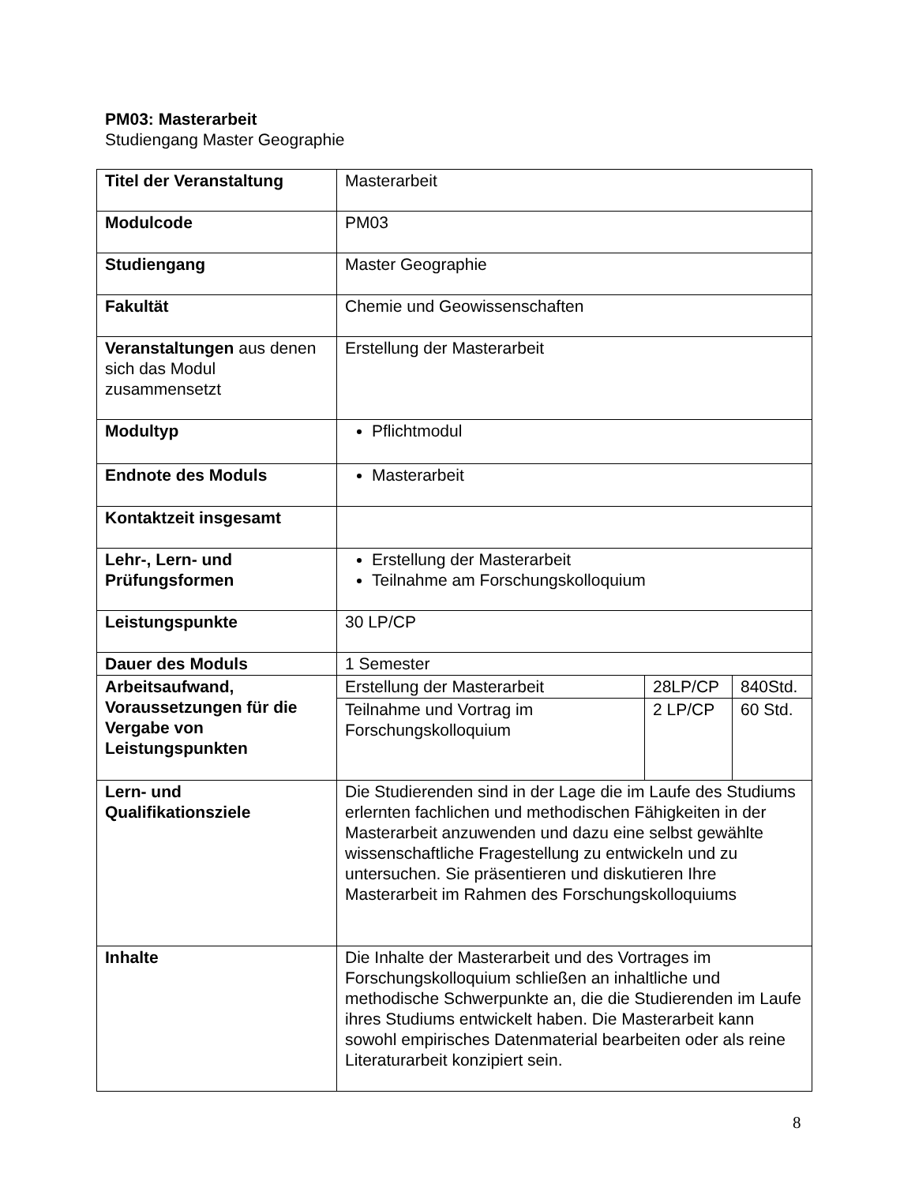PM03: Masterarbeit
Studiengang Master Geographie
| Titel der Veranstaltung | Masterarbeit | | |
| Modulcode | PM03 | | |
| Studiengang | Master Geographie | | |
| Fakultät | Chemie und Geowissenschaften | | |
| Veranstaltungen aus denen sich das Modul zusammensetzt | Erstellung der Masterarbeit | | |
| Modultyp | Pflichtmodul | | |
| Endnote des Moduls | Masterarbeit | | |
| Kontaktzeit insgesamt | | | |
| Lehr-, Lern- und Prüfungsformen | Erstellung der Masterarbeit Teilnahme am Forschungskolloquium | | |
| Leistungspunkte | 30 LP/CP | | |
| Dauer des Moduls | 1 Semester | | |
| Arbeitsaufwand, Voraussetzungen für die Vergabe von Leistungspunkten | Erstellung der Masterarbeit | 28LP/CP | 840Std. |
| | Teilnahme und Vortrag im Forschungskolloquium | 2 LP/CP | 60 Std. |
| Lern- und Qualifikationsziele | Die Studierenden sind in der Lage die im Laufe des Studiums erlernten fachlichen und methodischen Fähigkeiten in der Masterarbeit anzuwenden und dazu eine selbst gewählte wissenschaftliche Fragestellung zu entwickeln und zu untersuchen. Sie präsentieren und diskutieren Ihre Masterarbeit im Rahmen des Forschungskolloquiums | | |
| Inhalte | Die Inhalte der Masterarbeit und des Vortrages im Forschungskolloquium schließen an inhaltliche und methodische Schwerpunkte an, die die Studierenden im Laufe ihres Studiums entwickelt haben. Die Masterarbeit kann sowohl empirisches Datenmaterial bearbeiten oder als reine Literaturarbeit konzipiert sein. | | |
8